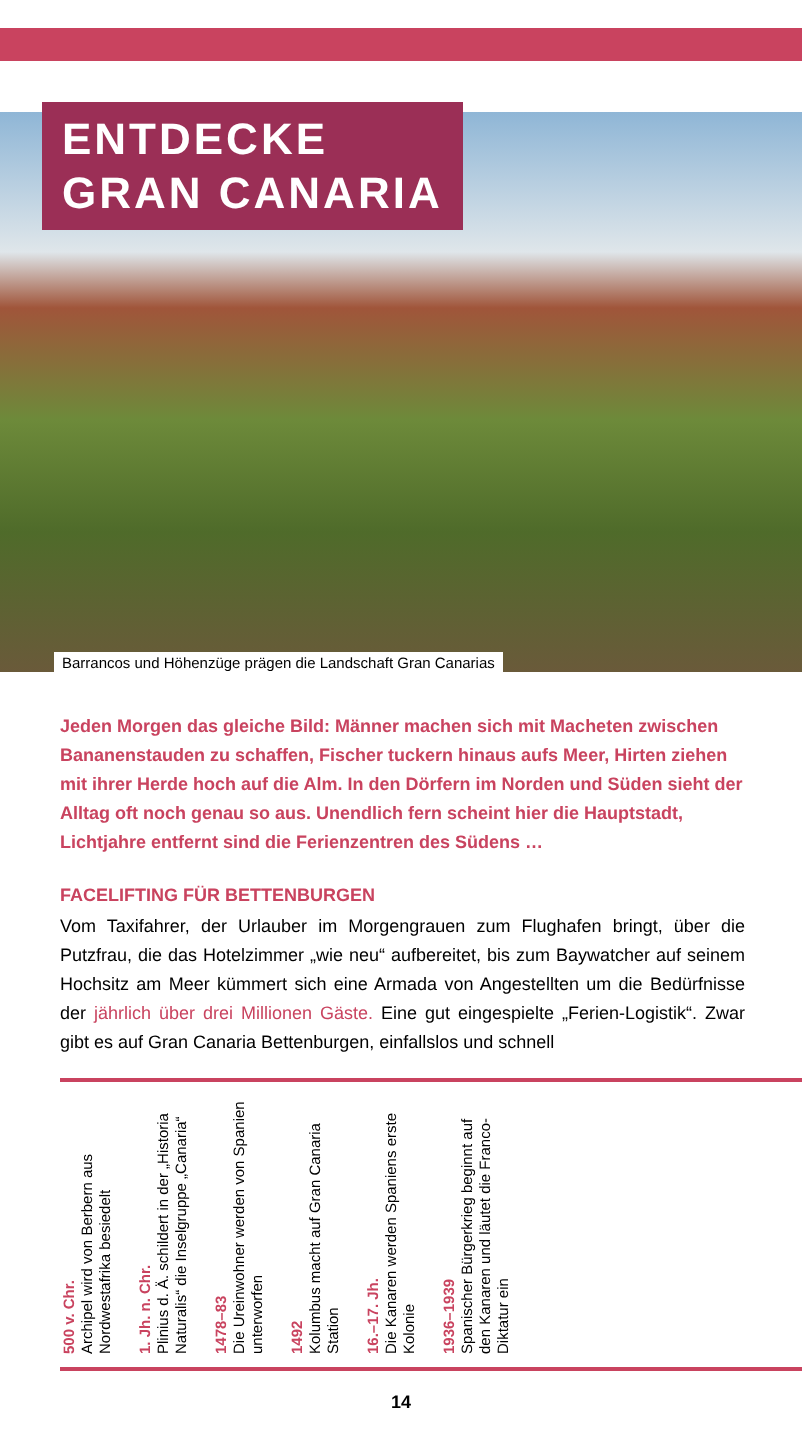ENTDECKE
GRAN CANARIA
Barrancos und Höhenzüge prägen die Landschaft Gran Canarias
Jeden Morgen das gleiche Bild: Männer machen sich mit Macheten zwischen Bananenstauden zu schaffen, Fischer tuckern hinaus aufs Meer, Hirten ziehen mit ihrer Herde hoch auf die Alm. In den Dörfern im Norden und Süden sieht der Alltag oft noch genau so aus. Unendlich fern scheint hier die Hauptstadt, Lichtjahre entfernt sind die Ferienzentren des Südens …
FACELIFTING FÜR BETTENBURGEN
Vom Taxifahrer, der Urlauber im Morgengrauen zum Flughafen bringt, über die Putzfrau, die das Hotelzimmer „wie neu“ aufbereitet, bis zum Baywatcher auf seinem Hochsitz am Meer kümmert sich eine Armada von Angestellten um die Bedürfnisse der jährlich über drei Millionen Gäste. Eine gut eingespielte „Ferien-Logistik“. Zwar gibt es auf Gran Canaria Bettenburgen, einfallslos und schnell
500 v. Chr.
Archipel wird von Berbern aus Nordwestafrika besiedelt
1. Jh. n. Chr.
Plinius d. Ä. schildert in der „Historia Naturalis“ die Inselgruppe „Canaria“
1478–83
Die Ureinwohner werden von Spanien unterworfen
1492
Kolumbus macht auf Gran Canaria Station
16.–17. Jh.
Die Kanaren werden Spaniens erste Kolonie
1936–1939
Spanischer Bürgerkrieg beginnt auf den Kanaren und läutet die Franco-Diktatur ein
14